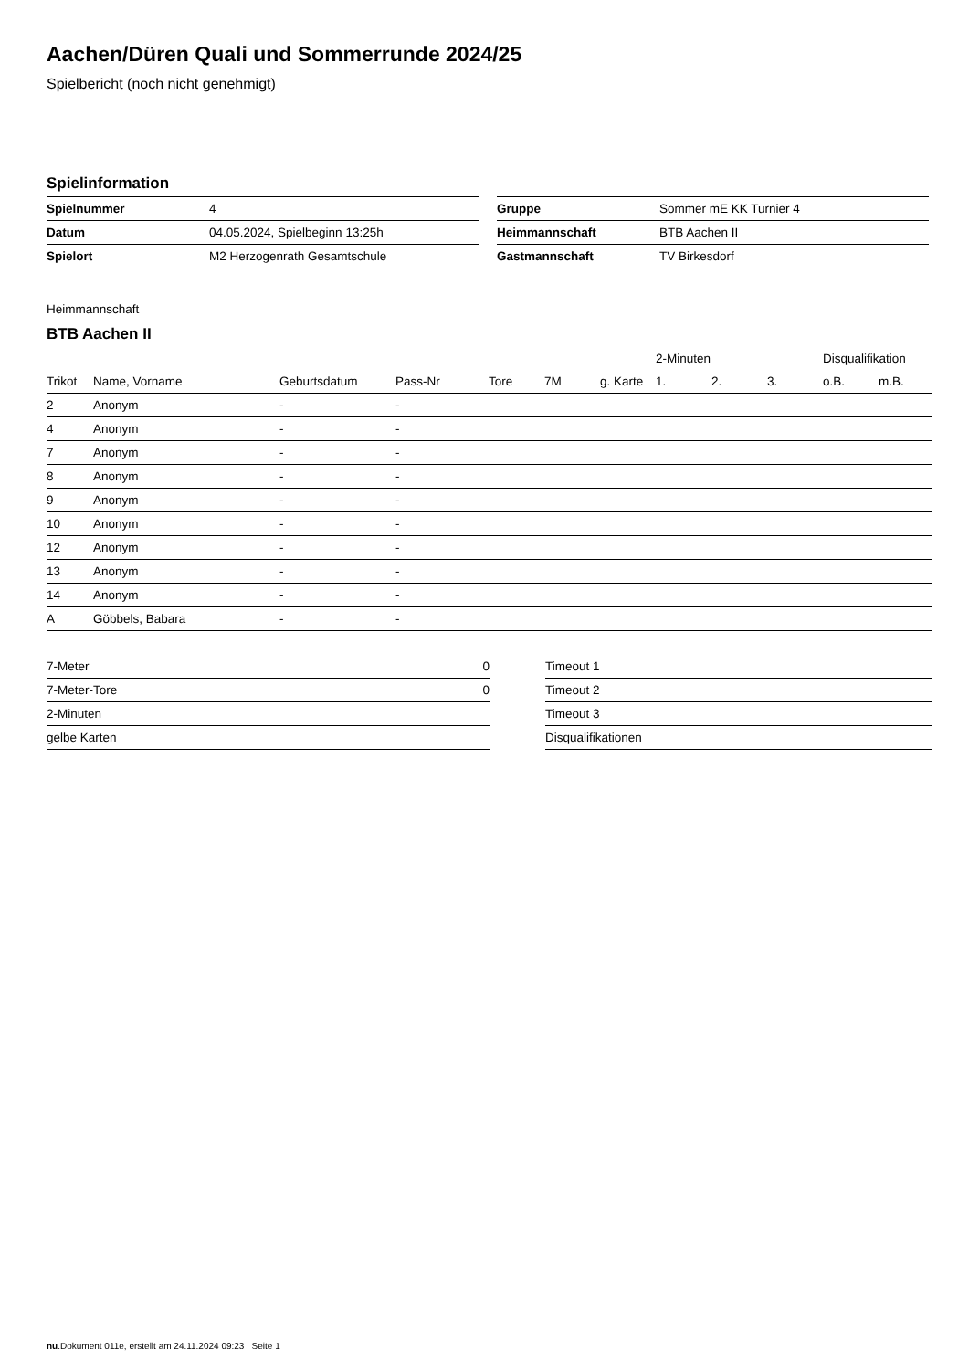Aachen/Düren Quali und Sommerrunde 2024/25
Spielbericht (noch nicht genehmigt)
Spielinformation
| Spielnummer | 4 |
| Datum | 04.05.2024, Spielbeginn 13:25h |
| Spielort | M2 Herzogenrath Gesamtschule |
| Gruppe | Sommer mE KK Turnier 4 |
| Heimmannschaft | BTB Aachen II |
| Gastmannschaft | TV Birkesdorf |
Heimmannschaft
BTB Aachen II
| | | | | | | | 2-Minuten | | | Disqualifikation | |
| --- | --- | --- | --- | --- | --- | --- | --- | --- | --- | --- | --- |
| Trikot | Name, Vorname | Geburtsdatum | Pass-Nr | Tore | 7M | g. Karte | 1. | 2. | 3. | o.B. | m.B. |
| 2 | Anonym | - | - | | | | | | | | |
| 4 | Anonym | - | - | | | | | | | | |
| 7 | Anonym | - | - | | | | | | | | |
| 8 | Anonym | - | - | | | | | | | | |
| 9 | Anonym | - | - | | | | | | | | |
| 10 | Anonym | - | - | | | | | | | | |
| 12 | Anonym | - | - | | | | | | | | |
| 13 | Anonym | - | - | | | | | | | | |
| 14 | Anonym | - | - | | | | | | | | |
| A | Göbbels, Babara | - | - | | | | | | | | |
| 7-Meter | 0 |
| 7-Meter-Tore | 0 |
| 2-Minuten | |
| gelbe Karten | |
| Timeout 1 |
| Timeout 2 |
| Timeout 3 |
| Disqualifikationen |
nu.Dokument 011e, erstellt am 24.11.2024 09:23 | Seite 1